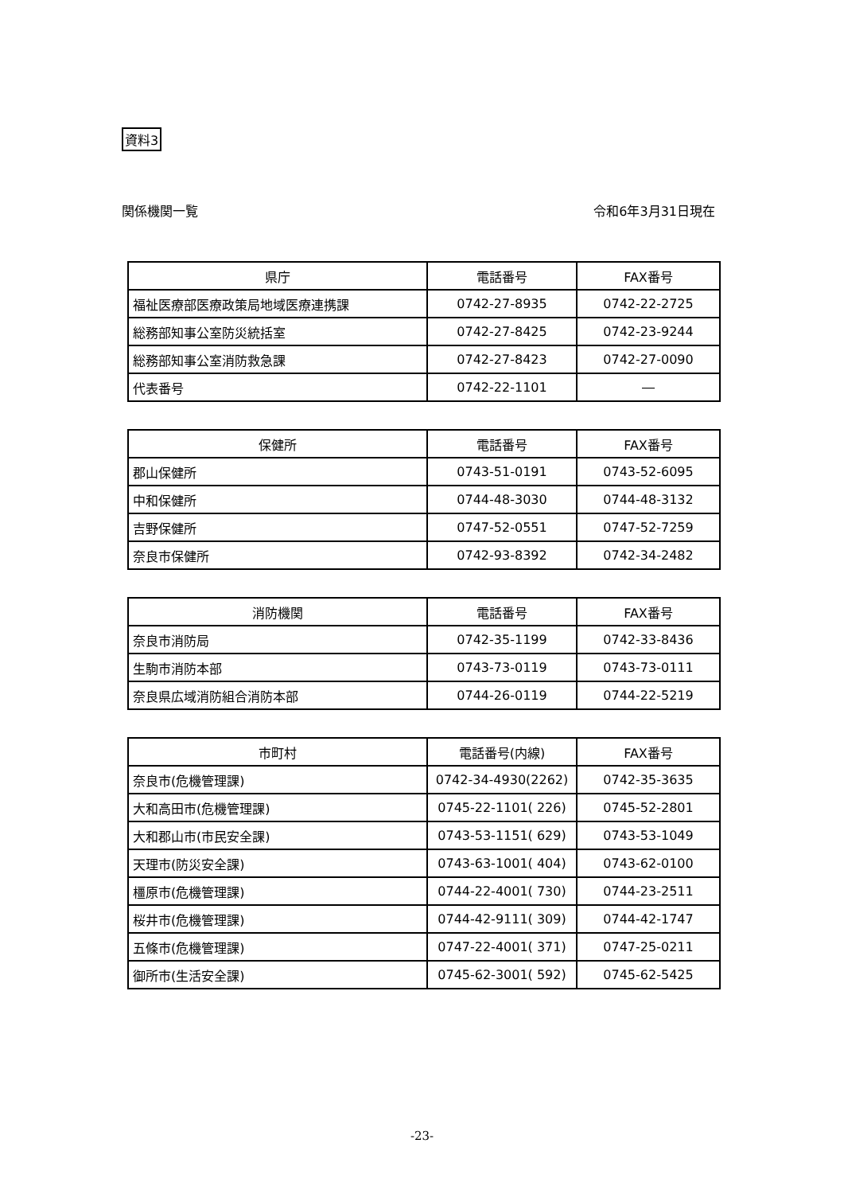資料3
関係機関一覧 令和6年3月31日現在
| 県庁 | 電話番号 | FAX番号 |
| --- | --- | --- |
| 福祉医療部医療政策局地域医療連携課 | 0742-27-8935 | 0742-22-2725 |
| 総務部知事公室防災統括室 | 0742-27-8425 | 0742-23-9244 |
| 総務部知事公室消防救急課 | 0742-27-8423 | 0742-27-0090 |
| 代表番号 | 0742-22-1101 | ― |
| 保健所 | 電話番号 | FAX番号 |
| --- | --- | --- |
| 郡山保健所 | 0743-51-0191 | 0743-52-6095 |
| 中和保健所 | 0744-48-3030 | 0744-48-3132 |
| 吉野保健所 | 0747-52-0551 | 0747-52-7259 |
| 奈良市保健所 | 0742-93-8392 | 0742-34-2482 |
| 消防機関 | 電話番号 | FAX番号 |
| --- | --- | --- |
| 奈良市消防局 | 0742-35-1199 | 0742-33-8436 |
| 生駒市消防本部 | 0743-73-0119 | 0743-73-0111 |
| 奈良県広域消防組合消防本部 | 0744-26-0119 | 0744-22-5219 |
| 市町村 | 電話番号(内線) | FAX番号 |
| --- | --- | --- |
| 奈良市(危機管理課) | 0742-34-4930(2262) | 0742-35-3635 |
| 大和高田市(危機管理課) | 0745-22-1101( 226) | 0745-52-2801 |
| 大和郡山市(市民安全課) | 0743-53-1151( 629) | 0743-53-1049 |
| 天理市(防災安全課) | 0743-63-1001( 404) | 0743-62-0100 |
| 橿原市(危機管理課) | 0744-22-4001( 730) | 0744-23-2511 |
| 桜井市(危機管理課) | 0744-42-9111( 309) | 0744-42-1747 |
| 五條市(危機管理課) | 0747-22-4001( 371) | 0747-25-0211 |
| 御所市(生活安全課) | 0745-62-3001( 592) | 0745-62-5425 |
-23-